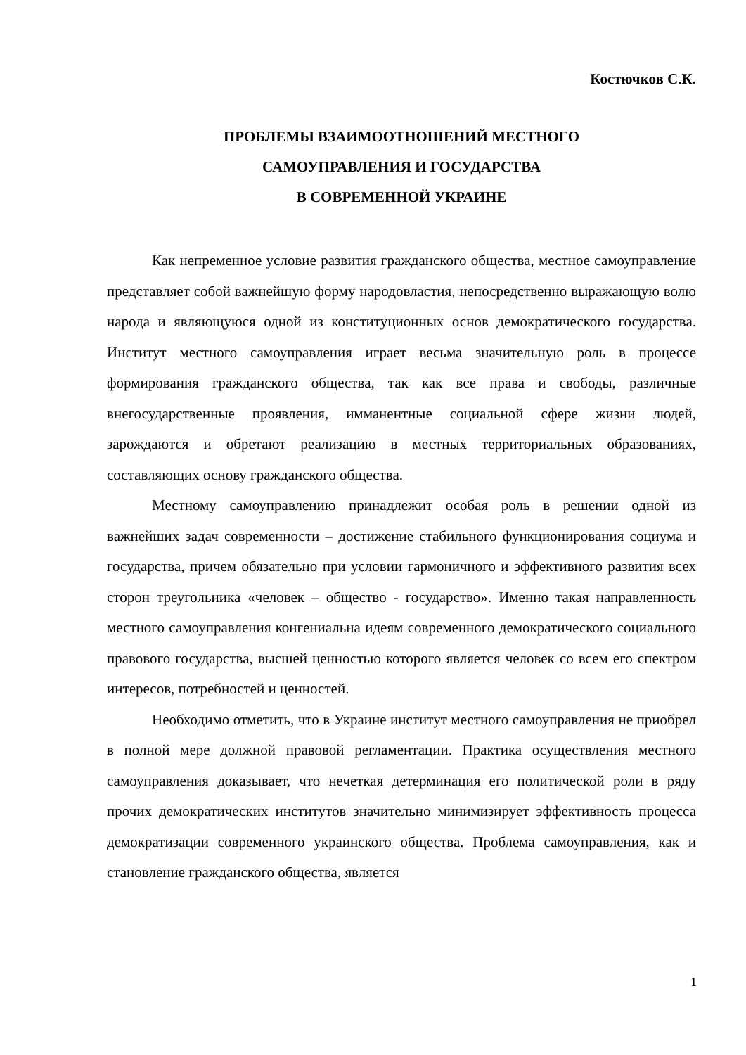Костючков С.К.
ПРОБЛЕМЫ ВЗАИМООТНОШЕНИЙ МЕСТНОГО
САМОУПРАВЛЕНИЯ И ГОСУДАРСТВА
В СОВРЕМЕННОЙ УКРАИНЕ
Как непременное условие развития гражданского общества, местное самоуправление представляет собой важнейшую форму народовластия, непосредственно выражающую волю народа и являющуюся одной из конституционных основ демократического государства. Институт местного самоуправления играет весьма значительную роль в процессе формирования гражданского общества, так как все права и свободы, различные внегосударственные проявления, имманентные социальной сфере жизни людей, зарождаются и обретают реализацию в местных территориальных образованиях, составляющих основу гражданского общества.
Местному самоуправлению принадлежит особая роль в решении одной из важнейших задач современности – достижение стабильного функционирования социума и государства, причем обязательно при условии гармоничного и эффективного развития всех сторон треугольника «человек – общество - государство». Именно такая направленность местного самоуправления конгениальна идеям современного демократического социального правового государства, высшей ценностью которого является человек со всем его спектром интересов, потребностей и ценностей.
Необходимо отметить, что в Украине институт местного самоуправления не приобрел в полной мере должной правовой регламентации. Практика осуществления местного самоуправления доказывает, что нечеткая детерминация его политической роли в ряду прочих демократических институтов значительно минимизирует эффективность процесса демократизации современного украинского общества. Проблема самоуправления, как и становление гражданского общества, является
1